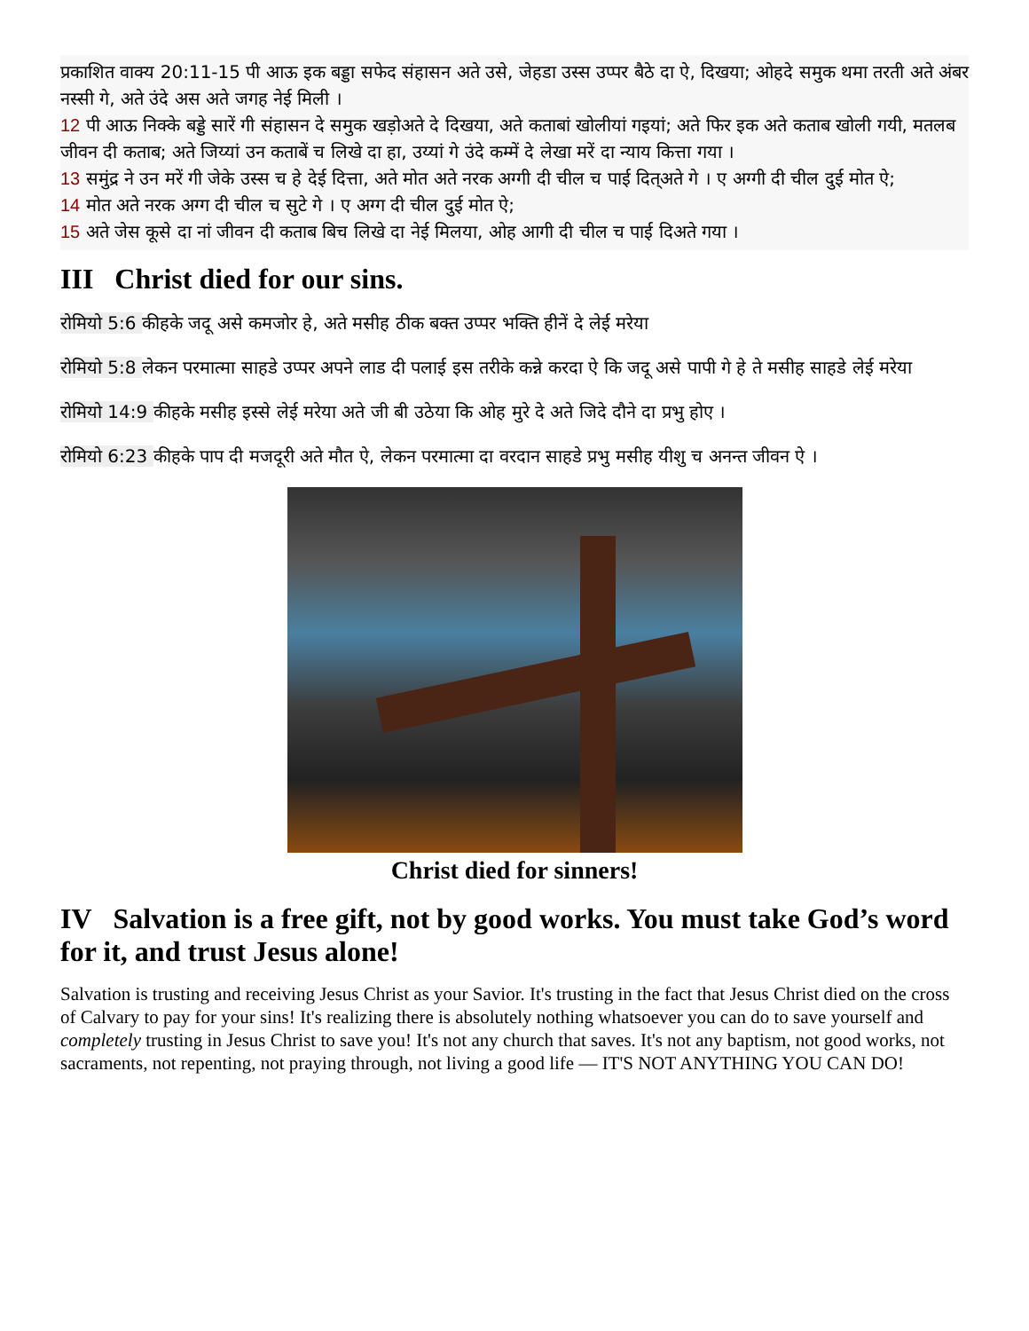प्रकाशित वाक्य 20:11-15 पी आऊ इक बड्डा सफेद संहासन अते उसे, जेहडा उस्स उप्पर बैठे दा ऐ, दिखया; ओहदे समुक थमा तरती अते अंबर नस्सी गे, अते उंदे अस अते जगह नेई मिली ।
12 पी आऊ निक्के बड्डे सारें गी संहासन दे समुक खड़ोअते दे दिखया, अते कताबां खोलीयां गइयां; अते फिर इक अते कताब खोली गयी, मतलब जीवन दी कताब; अते जिय्यां उन कताबें च लिखे दा हा, उय्यां गे उंदे कम्में दे लेखा मरें दा न्याय कित्ता गया ।
13 समुंद्र ने उन मरें गी जेके उस्स च हे देई दित्ता, अते मोत अते नरक अग्गी दी चील च पाई दित्अते गे । ए अग्गी दी चील दुई मोत ऐ;
14 मोत अते नरक अग्ग दी चील च सुटे गे । ए अग्ग दी चील दुई मोत ऐ;
15 अते जेस कूसे दा नां जीवन दी कताब बिच लिखे दा नेई मिलया, ओह आगी दी चील च पाई दिअते गया ।
III Christ died for our sins.
रोमियो 5:6 कीहके जदू असे कमजोर हे, अते मसीह ठीक बक्त उप्पर भक्ति हीनें दे लेई मरेया
रोमियो 5:8 लेकन परमात्मा साहडे उप्पर अपने लाड दी पलाई इस तरीके कन्ने करदा ऐ कि जदू असे पापी गे हे ते मसीह साहडे लेई मरेया
रोमियो 14:9 कीहके मसीह इस्से लेई मरेया अते जी बी उठेया कि ओह मुरे दे अते जिदे दौने दा प्रभु होए ।
रोमियो 6:23 कीहके पाप दी मजदूरी अते मौत ऐ, लेकन परमात्मा दा वरदान साहडे प्रभु मसीह यीशु च अनन्त जीवन ऐ ।
Christ died for sinners!
IV Salvation is a free gift, not by good works. You must take God’s word for it, and trust Jesus alone!
Salvation is trusting and receiving Jesus Christ as your Savior. It's trusting in the fact that Jesus Christ died on the cross of Calvary to pay for your sins! It's realizing there is absolutely nothing whatsoever you can do to save yourself and completely trusting in Jesus Christ to save you! It's not any church that saves. It's not any baptism, not good works, not sacraments, not repenting, not praying through, not living a good life — IT'S NOT ANYTHING YOU CAN DO!